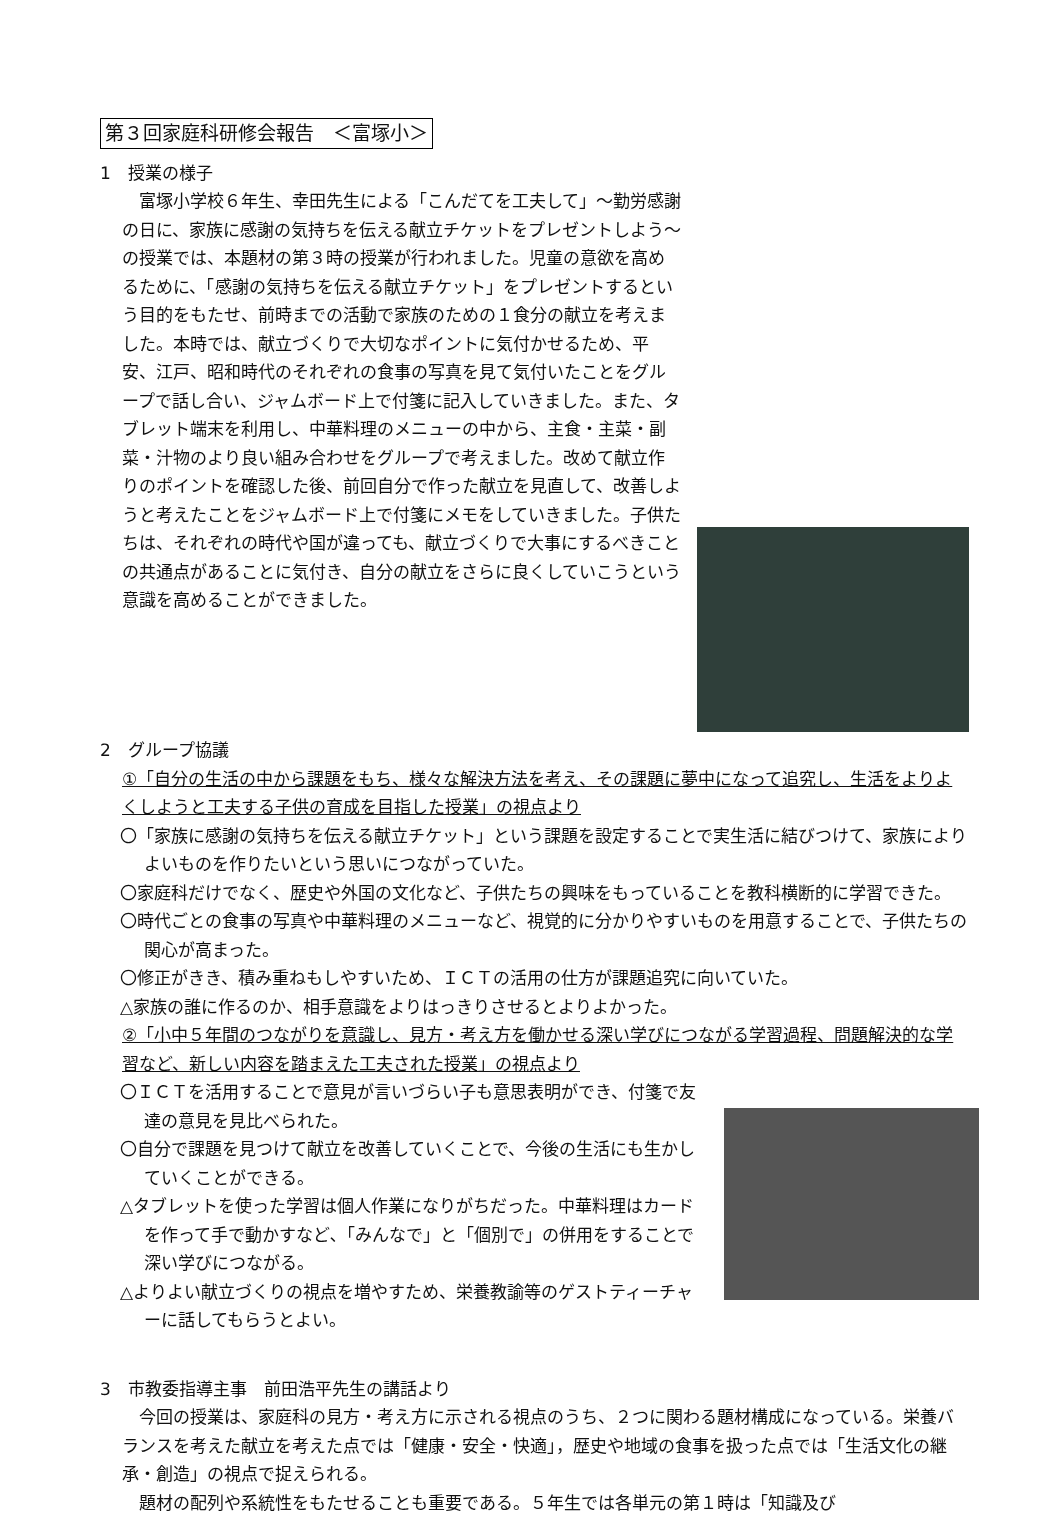第３回家庭科研修会報告　＜富塚小＞
1　授業の様子
　富塚小学校６年生、幸田先生による「こんだてを工夫して」～勤労感謝の日に、家族に感謝の気持ちを伝える献立チケットをプレゼントしよう～の授業では、本題材の第３時の授業が行われました。児童の意欲を高めるために、「感謝の気持ちを伝える献立チケット」をプレゼントするという目的をもたせ、前時までの活動で家族のための１食分の献立を考えました。本時では、献立づくりで大切なポイントに気付かせるため、平安、江戸、昭和時代のそれぞれの食事の写真を見て気付いたことをグループで話し合い、ジャムボード上で付箋に記入していきました。また、タブレット端末を利用し、中華料理のメニューの中から、主食・主菜・副菜・汁物のより良い組み合わせをグループで考えました。改めて献立作りのポイントを確認した後、前回自分で作った献立を見直して、改善しようと考えたことをジャムボード上で付箋にメモをしていきました。子供たちは、それぞれの時代や国が違っても、献立づくりで大事にするべきことの共通点があることに気付き、自分の献立をさらに良くしていこうという意識を高めることができました。
2　グループ協議
①「自分の生活の中から課題をもち、様々な解決方法を考え、その課題に夢中になって追究し、生活をよりよくしようと工夫する子供の育成を目指した授業」の視点より
〇「家族に感謝の気持ちを伝える献立チケット」という課題を設定することで実生活に結びつけて、家族によりよいものを作りたいという思いにつながっていた。
〇家庭科だけでなく、歴史や外国の文化など、子供たちの興味をもっていることを教科横断的に学習できた。
〇時代ごとの食事の写真や中華料理のメニューなど、視覚的に分かりやすいものを用意することで、子供たちの関心が高まった。
〇修正がきき、積み重ねもしやすいため、ＩＣＴの活用の仕方が課題追究に向いていた。
△家族の誰に作るのか、相手意識をよりはっきりさせるとよりよかった。
②「小中５年間のつながりを意識し、見方・考え方を働かせる深い学びにつながる学習過程、問題解決的な学習など、新しい内容を踏まえた工夫された授業」の視点より
〇ＩＣＴを活用することで意見が言いづらい子も意思表明ができ、付箋で友達の意見を見比べられた。
〇自分で課題を見つけて献立を改善していくことで、今後の生活にも生かしていくことができる。
△タブレットを使った学習は個人作業になりがちだった。中華料理はカードを作って手で動かすなど､「みんなで」と「個別で」の併用をすることで深い学びにつながる。
△よりよい献立づくりの視点を増やすため、栄養教諭等のゲストティーチャーに話してもらうとよい。
3　市教委指導主事　前田浩平先生の講話より
　今回の授業は、家庭科の見方・考え方に示される視点のうち、２つに関わる題材構成になっている。栄養バランスを考えた献立を考えた点では「健康・安全・快適」，歴史や地域の食事を扱った点では「生活文化の継承・創造」の視点で捉えられる。
　題材の配列や系統性をもたせることも重要である。５年生では各単元の第１時は「知識及び